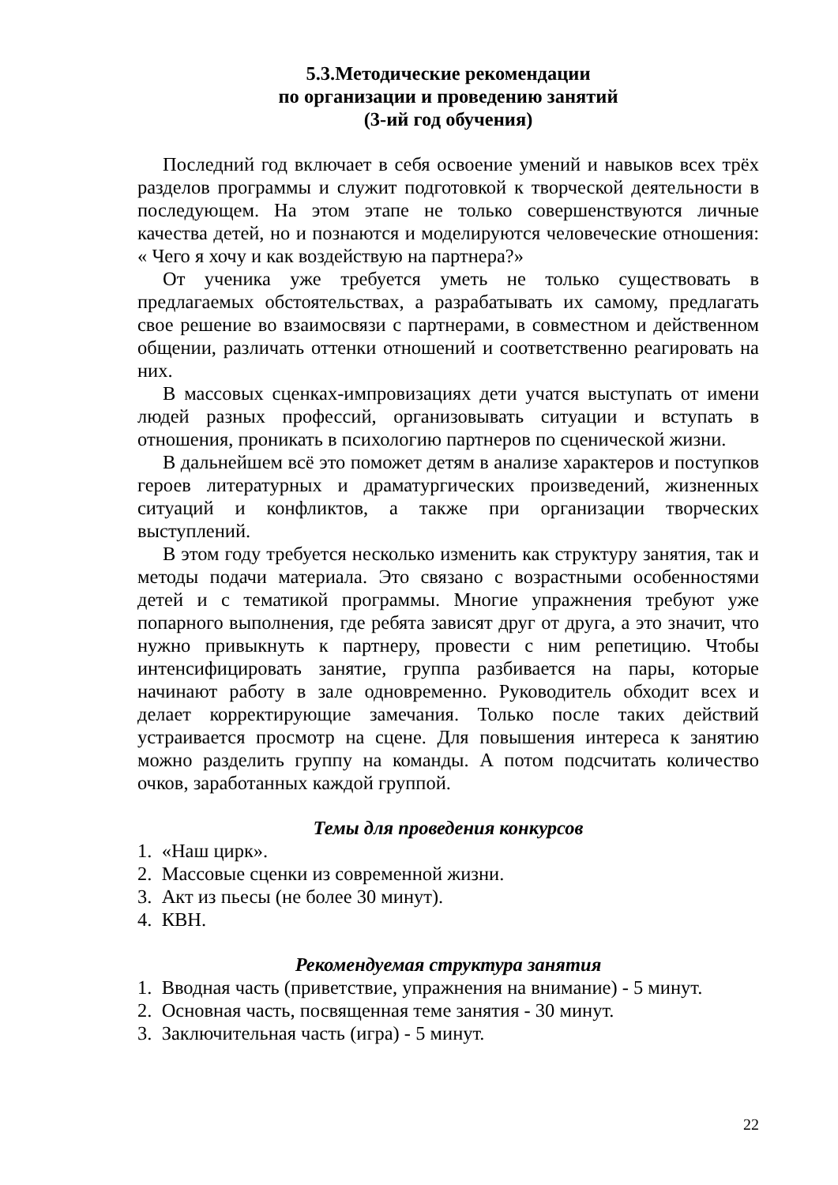5.3.Методические рекомендации
по организации и проведению занятий
(3-ий год обучения)
Последний год включает в себя освоение умений и навыков всех трёх разделов программы и служит подготовкой к творческой деятельности в последующем. На этом этапе не только совершенствуются личные качества детей, но и познаются и моделируются человеческие отношения: « Чего я хочу и как воздействую на партнера?»
От ученика уже требуется уметь не только существовать в предлагаемых обстоятельствах, а разрабатывать их самому, предлагать свое решение во взаимосвязи с партнерами, в совместном и действенном общении, различать оттенки отношений и соответственно реагировать на них.
В массовых сценках-импровизациях дети учатся выступать от имени людей разных профессий, организовывать ситуации и вступать в отношения, проникать в психологию партнеров по сценической жизни.
В дальнейшем всё это поможет детям в анализе характеров и поступков героев литературных и драматургических произведений, жизненных ситуаций и конфликтов, а также при организации творческих выступлений.
В этом году требуется несколько изменить как структуру занятия, так и методы подачи материала. Это связано с возрастными особенностями детей и с тематикой программы. Многие упражнения требуют уже попарного выполнения, где ребята зависят друг от друга, а это значит, что нужно привыкнуть к партнеру, провести с ним репетицию. Чтобы интенсифицировать занятие, группа разбивается на пары, которые начинают работу в зале одновременно. Руководитель обходит всех и делает корректирующие замечания. Только после таких действий устраивается просмотр на сцене. Для повышения интереса к занятию можно разделить группу на команды. А потом подсчитать количество очков, заработанных каждой группой.
Темы для проведения конкурсов
1. «Наш цирк».
2. Массовые сценки из современной жизни.
3. Акт из пьесы (не более 30 минут).
4. КВН.
Рекомендуемая структура занятия
1. Вводная часть (приветствие, упражнения на внимание) - 5 минут.
2. Основная часть, посвященная теме занятия - 30 минут.
3. Заключительная часть (игра) - 5 минут.
22